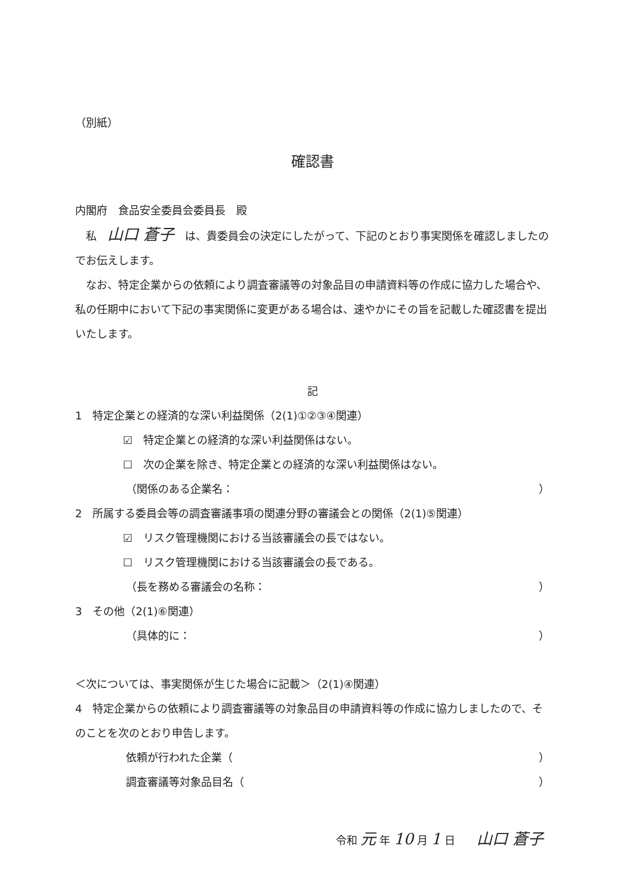（別紙）
確認書
内閣府　食品安全委員会委員長　殿
　私　山口 蒼子　は、貴委員会の決定にしたがって、下記のとおり事実関係を確認しましたのでお伝えします。
　なお、特定企業からの依頼により調査審議等の対象品目の申請資料等の作成に協力した場合や、私の任期中において下記の事実関係に変更がある場合は、速やかにその旨を記載した確認書を提出いたします。
記
1　特定企業との経済的な深い利益関係（2(1)①②③④関連）
☑　特定企業との経済的な深い利益関係はない。
☐　次の企業を除き、特定企業との経済的な深い利益関係はない。
（関係のある企業名： ）
2　所属する委員会等の調査審議事項の関連分野の審議会との関係（2(1)⑤関連）
☑　リスク管理機関における当該審議会の長ではない。
☐　リスク管理機関における当該審議会の長である。
（長を務める審議会の名称： ）
3　その他（2(1)⑥関連）
（具体的に： ）
＜次については、事実関係が生じた場合に記載＞（2(1)④関連）
4　特定企業からの依頼により調査審議等の対象品目の申請資料等の作成に協力しましたので、そのことを次のとおり申告します。
依頼が行われた企業（ ）
調査審議等対象品目名（ ）
令和 元 年 10 月 1 日　　山口 蒼子